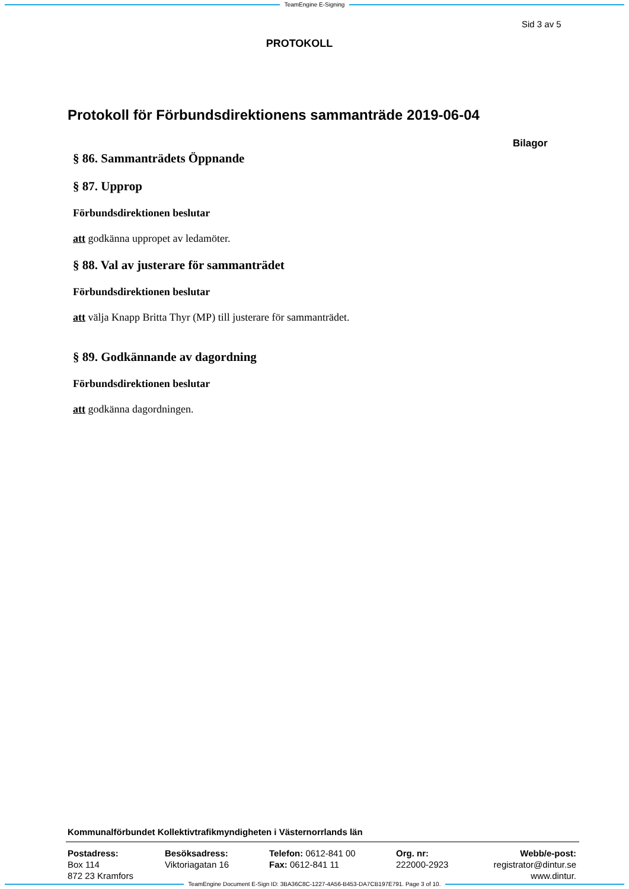TeamEngine E-Signing
Sid 3 av 5
PROTOKOLL
Protokoll för Förbundsdirektionens sammanträde 2019-06-04
Bilagor
§ 86. Sammanträdets Öppnande
§ 87. Upprop
Förbundsdirektionen beslutar
att godkänna uppropet av ledamöter.
§ 88. Val av justerare för sammanträdet
Förbundsdirektionen beslutar
att välja Knapp Britta Thyr (MP) till justerare för sammanträdet.
§ 89. Godkännande av dagordning
Förbundsdirektionen beslutar
att godkänna dagordningen.
Kommunalförbundet Kollektivtrafikmyndigheten i Västernorrlands län
Postadress:
Box 114
872 23 Kramfors
Besöksadress:
Viktoriagatan 16
Telefon: 0612-841 00
Fax: 0612-841 11
Org. nr:
222000-2923
Webb/e-post:
registrator@dintur.se
www.dintur.
TeamEngine Document E-Sign ID: 3BA36C8C-1227-4A56-B453-DA7CB197E791. Page 3 of 10.